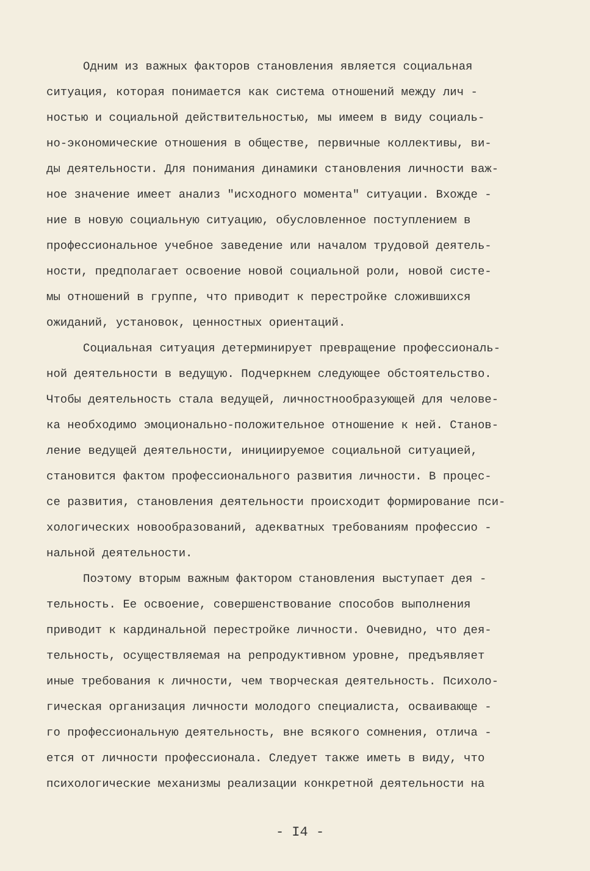Одним из важных факторов становления является социальная
ситуация, которая понимается как система отношений между лич -
ностью и социальной действительностью, мы имеем в виду социаль-
но-экономические отношения в обществе, первичные коллективы, ви-
ды деятельности. Для понимания динамики становления личности важ-
ное значение имеет анализ "исходного момента" ситуации. Вхожде -
ние в новую социальную ситуацию, обусловленное поступлением в
профессиональное учебное заведение или началом трудовой деятель-
ности, предполагает освоение новой социальной роли, новой систе-
мы отношений в группе, что приводит к перестройке сложившихся
ожиданий, установок, ценностных ориентаций.
Социальная ситуация детерминирует превращение профессиональ-
ной деятельности в ведущую. Подчеркнем следующее обстоятельство.
Чтобы деятельность стала ведущей, личностнообразующей для челове-
ка необходимо эмоционально-положительное отношение к ней. Станов-
ление ведущей деятельности, инициируемое социальной ситуацией,
становится фактом профессионального развития личности. В процес-
се развития, становления деятельности происходит формирование пси-
хологических новообразований, адекватных требованиям профессио -
нальной деятельности.
Поэтому вторым важным фактором становления выступает дея -
тельность. Ее освоение, совершенствование способов выполнения
приводит к кардинальной перестройке личности. Очевидно, что дея-
тельность, осуществляемая на репродуктивном уровне, предъявляет
иные требования к личности, чем творческая деятельность. Психоло-
гическая организация личности молодого специалиста, осваивающе -
го профессиональную деятельность, вне всякого сомнения, отлича -
ется от личности профессионала. Следует также иметь в виду, что
психологические механизмы реализации конкретной деятельности на
- I4 -